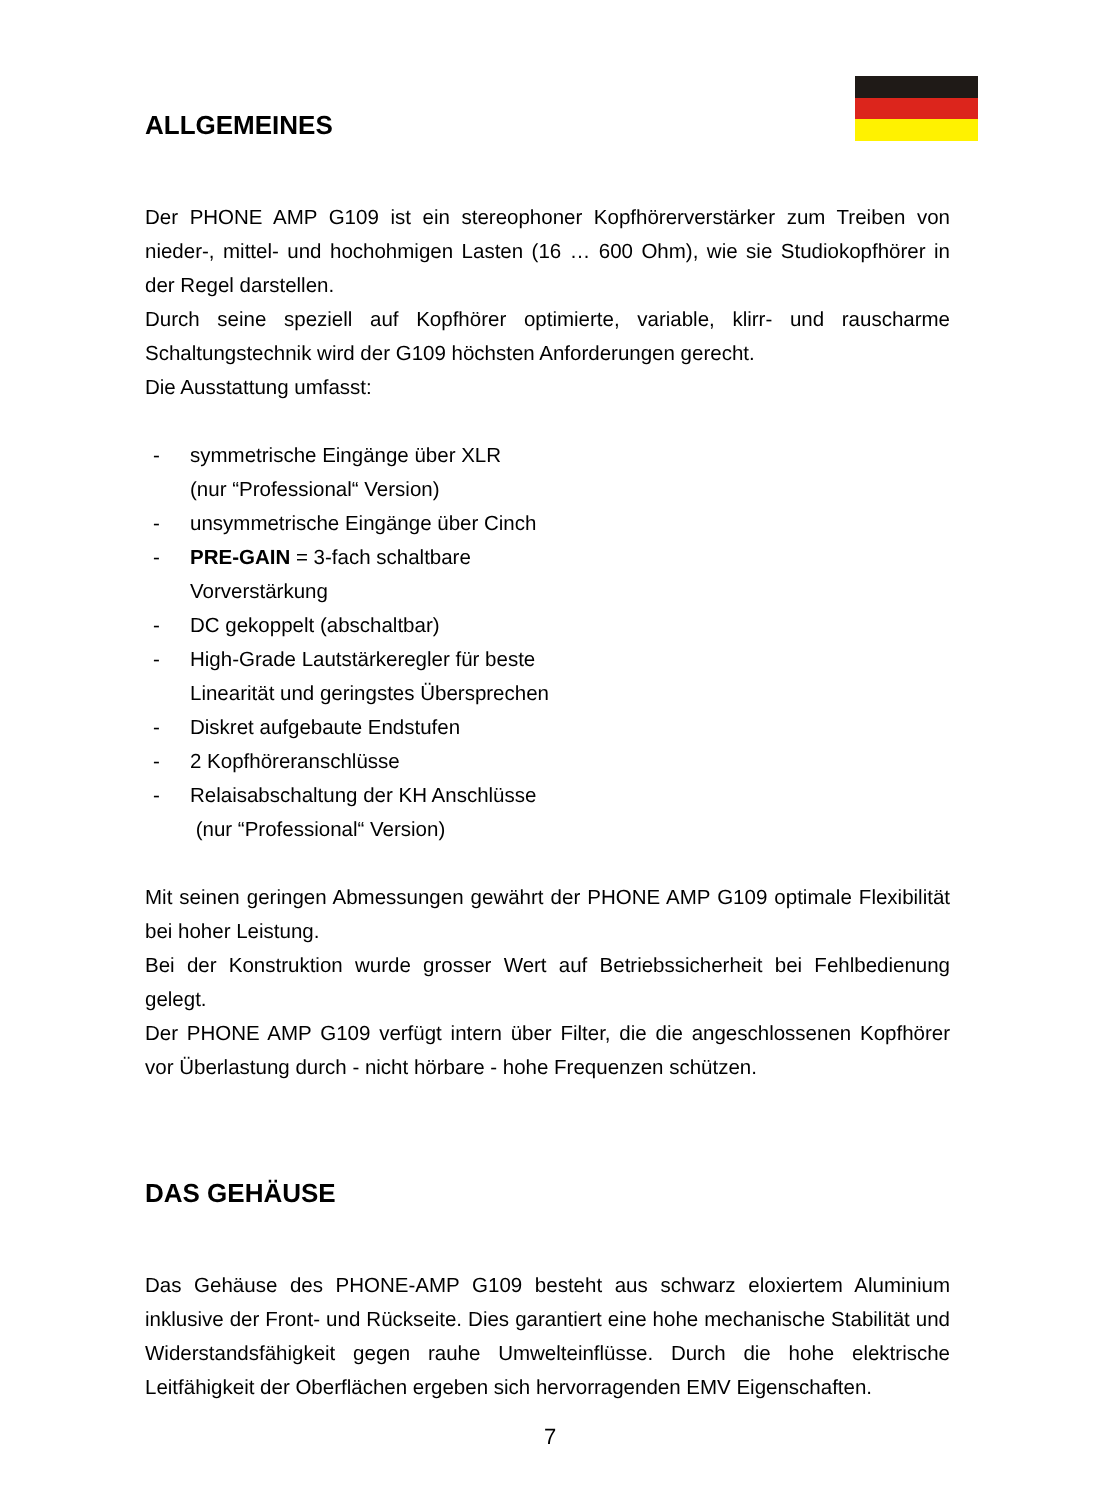ALLGEMEINES
Der PHONE AMP G109 ist ein stereophoner Kopfhörerverstärker zum Treiben von nieder-, mittel- und hochohmigen Lasten (16 … 600 Ohm), wie sie Studiokopfhörer in der Regel darstellen.
Durch seine speziell auf Kopfhörer optimierte, variable, klirr- und rauscharme Schaltungstechnik wird der G109 höchsten Anforderungen gerecht.
Die Ausstattung umfasst:
- symmetrische Eingänge über XLR
(nur “Professional“ Version)
- unsymmetrische Eingänge über Cinch
- PRE-GAIN = 3-fach schaltbare
Vorverstärkung
- DC gekoppelt (abschaltbar)
- High-Grade Lautstärkeregler für beste
Linearität und geringstes Übersprechen
- Diskret aufgebaute Endstufen
- 2 Kopfhöreranschlüsse
- Relaisabschaltung der KH Anschlüsse
(nur “Professional“ Version)
Mit seinen geringen Abmessungen gewährt der PHONE AMP G109 optimale Flexibilität bei hoher Leistung.
Bei der Konstruktion wurde grosser Wert auf Betriebssicherheit bei Fehlbedienung gelegt.
Der PHONE AMP G109 verfügt intern über Filter, die die angeschlossenen Kopfhörer vor Überlastung durch - nicht hörbare - hohe Frequenzen schützen.
DAS GEHÄUSE
Das Gehäuse des PHONE-AMP G109 besteht aus schwarz eloxiertem Aluminium inklusive der Front- und Rückseite. Dies garantiert eine hohe mechanische Stabilität und Widerstandsfähigkeit gegen rauhe Umwelteinflüsse. Durch die hohe elektrische Leitfähigkeit der Oberflächen ergeben sich hervorragenden EMV Eigenschaften.
7